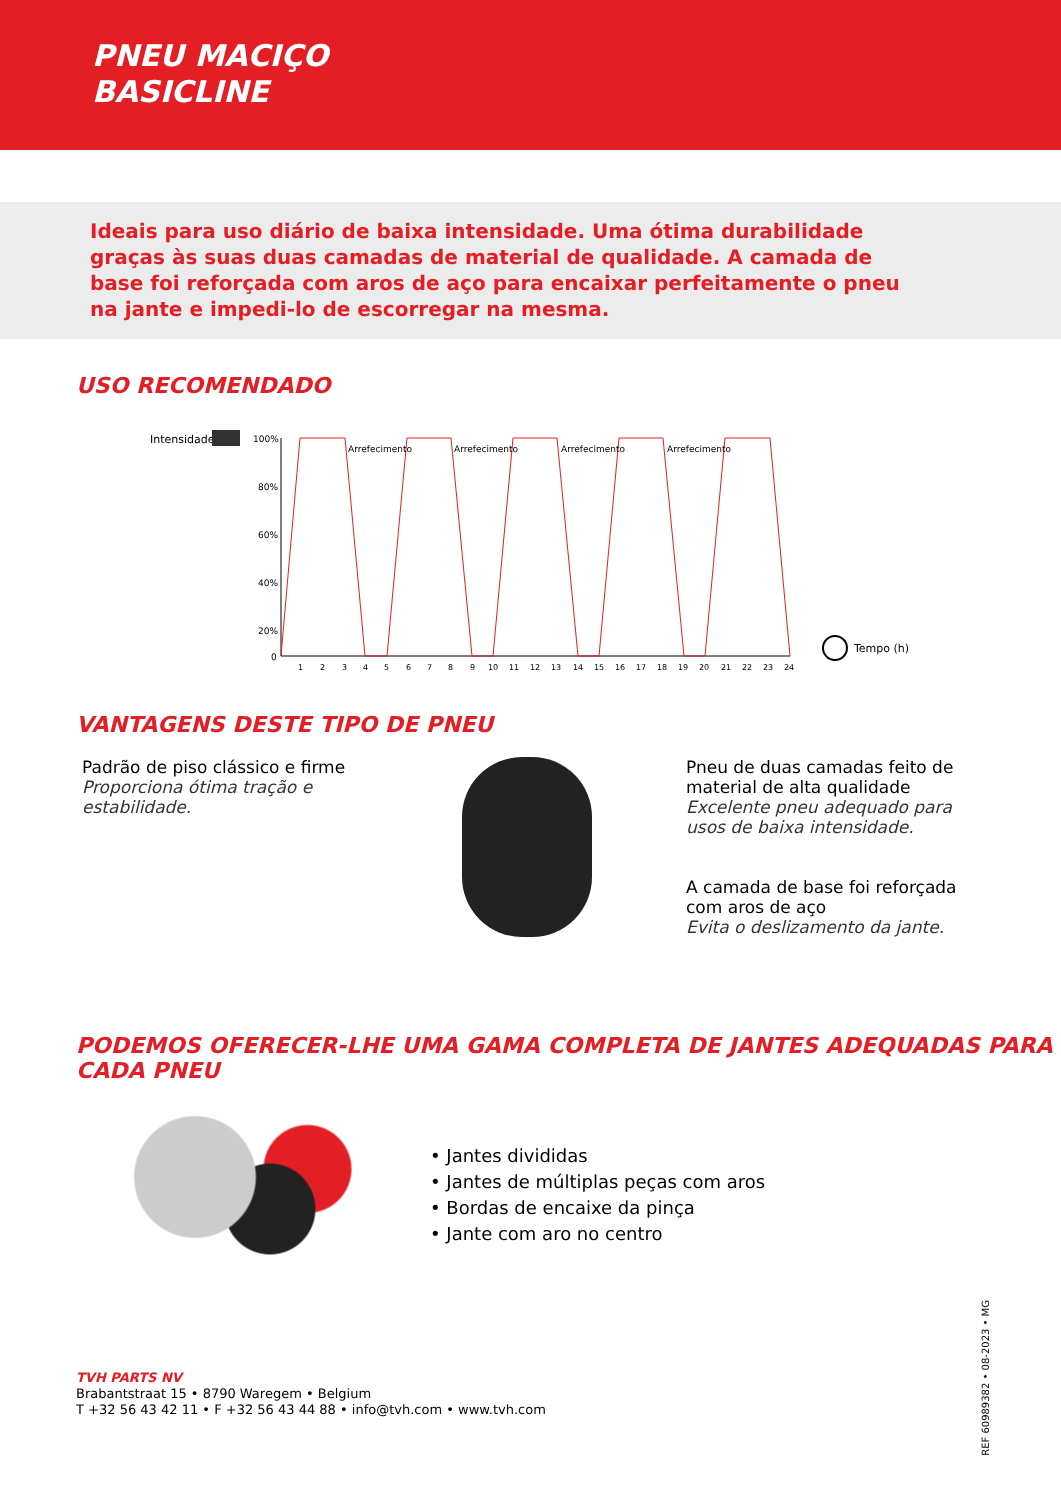PNEU MACIÇO
BASICLINE
Ideais para uso diário de baixa intensidade. Uma ótima durabilidade graças às suas duas camadas de material de qualidade. A camada de base foi reforçada com aros de aço para encaixar perfeitamente o pneu na jante e impedi-lo de escorregar na mesma.
USO RECOMENDADO
Intensidade
100%
80%
60%
40%
20%
0
Arrefecimento
Arrefecimento
Arrefecimento
Arrefecimento
1
2
3
4
5
6
7
8
9
10
11
12
13
14
15
16
17
18
19
20
21
22
23
24
Tempo (h)
VANTAGENS DESTE TIPO DE PNEU
Padrão de piso clássico e firme
Proporciona ótima tração e estabilidade.
Pneu de duas camadas feito de material de alta qualidade
Excelente pneu adequado para usos de baixa intensidade.
A camada de base foi reforçada com aros de aço
Evita o deslizamento da jante.
PODEMOS OFERECER-LHE UMA GAMA COMPLETA DE JANTES ADEQUADAS PARA CADA PNEU
• Jantes divididas
• Jantes de múltiplas peças com aros
• Bordas de encaixe da pinça
• Jante com aro no centro
REF 60989382 • 08-2023 • MG
TVH PARTS NV
Brabantstraat 15 • 8790 Waregem • Belgium
T +32 56 43 42 11 • F +32 56 43 44 88 • info@tvh.com • www.tvh.com